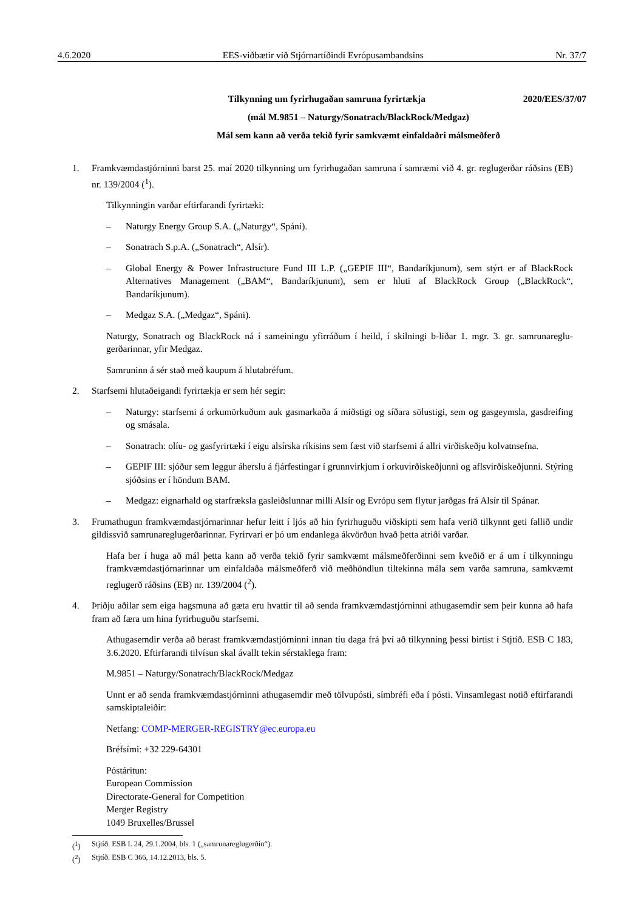4.6.2020 EES-viðbætir við Stjórnartíðindi Evrópusambandsins Nr. 37/7
Tilkynning um fyrirhugaðan samruna fyrirtækja
2020/EES/37/07
(mál M.9851 – Naturgy/Sonatrach/BlackRock/Medgaz)
Mál sem kann að verða tekið fyrir samkvæmt einfaldaðri málsmeðferð
1. Framkvæmdastjórninni barst 25. maí 2020 tilkynning um fyrirhugaðan samruna í samræmi við 4. gr. reglugerðar ráðsins (EB) nr. 139/2004 (<sup>1</sup>).
Tilkynningin varðar eftirfarandi fyrirtæki:
– Naturgy Energy Group S.A. („Naturgy“, Spáni).
– Sonatrach S.p.A. („Sonatrach“, Alsír).
– Global Energy & Power Infrastructure Fund III L.P. („GEPIF III“, Bandaríkjunum), sem stýrt er af BlackRock Alternatives Management („BAM“, Bandaríkjunum), sem er hluti af BlackRock Group („BlackRock“, Bandaríkjunum).
– Medgaz S.A. („Medgaz“, Spáni).
Naturgy, Sonatrach og BlackRock ná í sameiningu yfirráðum í heild, í skilningi b-liðar 1. mgr. 3. gr. samrunareglu-gerðarinnar, yfir Medgaz.
Samruninn á sér stað með kaupum á hlutabréfum.
2. Starfsemi hlutaðeigandi fyrirtækja er sem hér segir:
– Naturgy: starfsemi á orkumörkuðum auk gasmarkaða á miðstigi og síðara sölustigi, sem og gasgeymsla, gasdreifing og smásala.
– Sonatrach: olíu- og gasfyrirtæki í eigu alsírska ríkisins sem fæst við starfsemi á allri virðiskeðju kolvatnsefna.
– GEPIF III: sjóður sem leggur áherslu á fjárfestingar í grunnvirkjum í orkuvirðiskeðjunni og aflsvirðiskeðjunni. Stýring sjóðsins er í höndum BAM.
– Medgaz: eignarhald og starfræksla gasleiðslunnar milli Alsír og Evrópu sem flytur jarðgas frá Alsír til Spánar.
3. Frumathugun framkvæmdastjórnarinnar hefur leitt í ljós að hin fyrirhuguðu viðskipti sem hafa verið tilkynnt geti fallið undir gildissvið samrunareglugerðarinnar. Fyrirvari er þó um endanlega ákvörðun hvað þetta atriði varðar.
Hafa ber í huga að mál þetta kann að verða tekið fyrir samkvæmt málsmeðferðinni sem kveðið er á um í tilkynningu framkvæmdastjórnarinnar um einfaldaða málsmeðferð við meðhöndlun tiltekinna mála sem varða samruna, samkvæmt reglugerð ráðsins (EB) nr. 139/2004 (<sup>2</sup>).
4. Þriðju aðilar sem eiga hagsmuna að gæta eru hvattir til að senda framkvæmdastjórninni athugasemdir sem þeir kunna að hafa fram að færa um hina fyrirhuguðu starfsemi.
Athugasemdir verða að berast framkvæmdastjórninni innan tíu daga frá því að tilkynning þessi birtist í Stjtíð. ESB C 183, 3.6.2020. Eftirfarandi tilvísun skal ávallt tekin sérstaklega fram:
M.9851 – Naturgy/Sonatrach/BlackRock/Medgaz
Unnt er að senda framkvæmdastjórninni athugasemdir með tölvupósti, símbréfi eða í pósti. Vinsamlegast notið eftirfarandi samskiptaleiðir:
Netfang: COMP-MERGER-REGISTRY@ec.europa.eu
Bréfsími: +32 229-64301
Póstáritun:
European Commission
Directorate-General for Competition
Merger Registry
1049 Bruxelles/Brussel
(<sup>1</sup>) Stjtíð. ESB L 24, 29.1.2004, bls. 1 („samrunareglugerðin“).
(<sup>2</sup>) Stjtíð. ESB C 366, 14.12.2013, bls. 5.